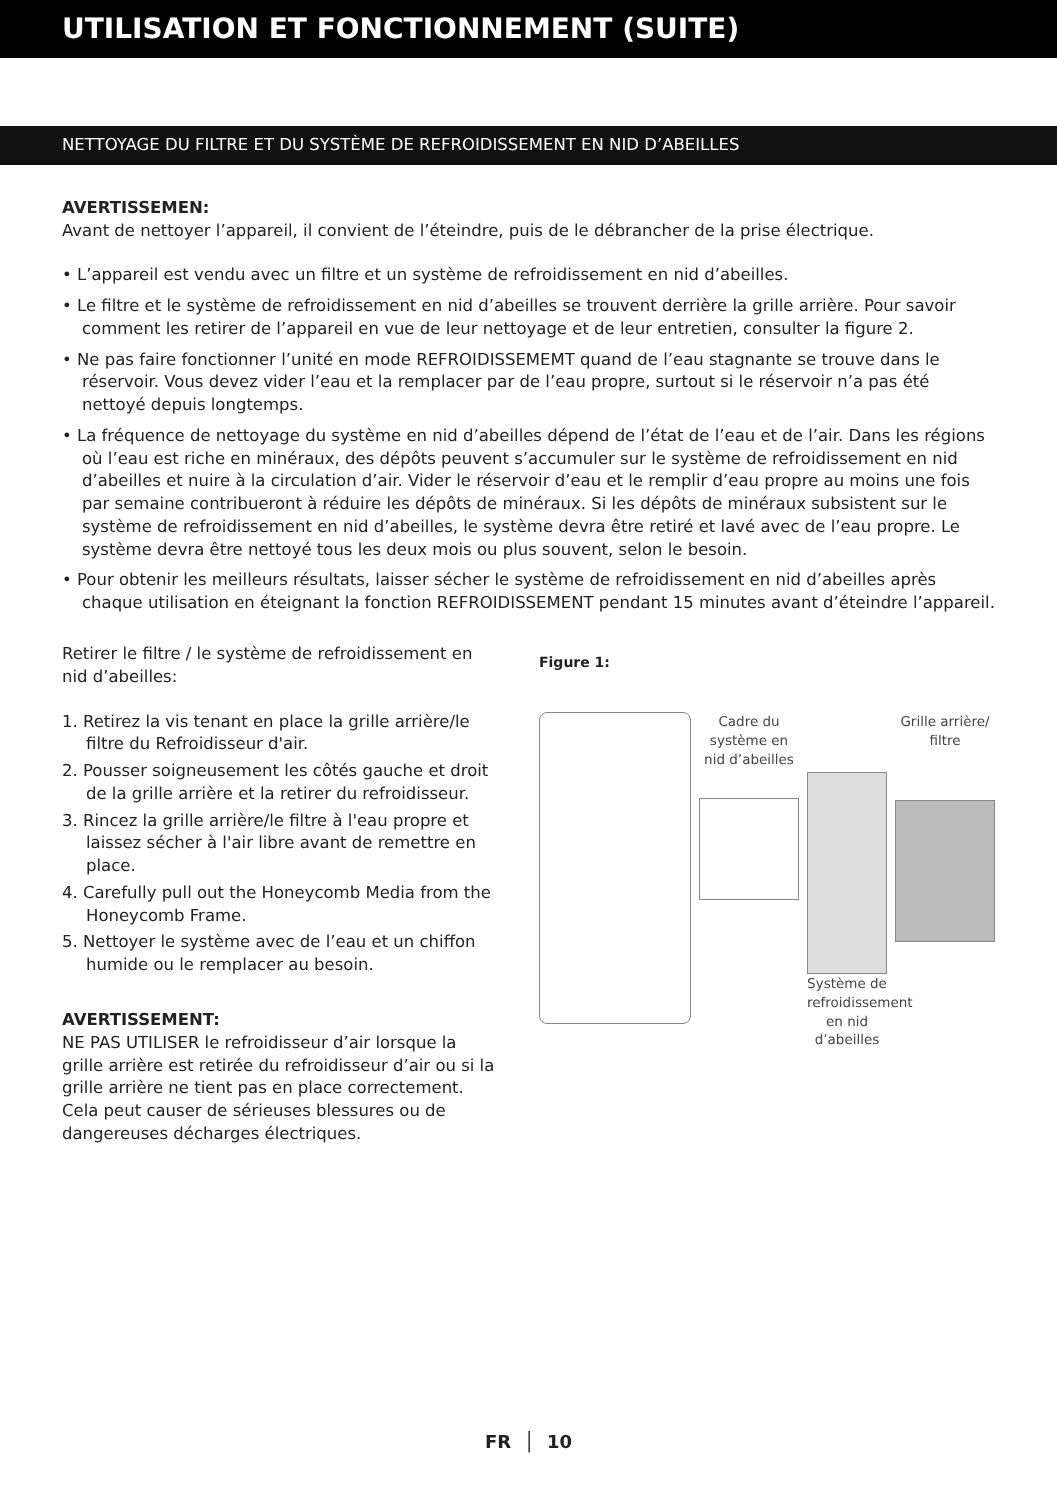UTILISATION ET FONCTIONNEMENT (SUITE)
NETTOYAGE DU FILTRE ET DU SYSTÈME DE REFROIDISSEMENT EN NID D’ABEILLES
AVERTISSEMEN:
Avant de nettoyer l’appareil, il convient de l’éteindre, puis de le débrancher de la prise électrique.
• L’appareil est vendu avec un filtre et un système de refroidissement en nid d’abeilles.
• Le filtre et le système de refroidissement en nid d’abeilles se trouvent derrière la grille arrière. Pour savoir comment les retirer de l’appareil en vue de leur nettoyage et de leur entretien, consulter la figure 2.
• Ne pas faire fonctionner l’unité en mode REFROIDISSEMEMT quand de l’eau stagnante se trouve dans le réservoir. Vous devez vider l’eau et la remplacer par de l’eau propre, surtout si le réservoir n’a pas été nettoyé depuis longtemps.
• La fréquence de nettoyage du système en nid d’abeilles dépend de l’état de l’eau et de l’air. Dans les régions où l’eau est riche en minéraux, des dépôts peuvent s’accumuler sur le système de refroidissement en nid d’abeilles et nuire à la circulation d’air. Vider le réservoir d’eau et le remplir d’eau propre au moins une fois par semaine contribueront à réduire les dépôts de minéraux. Si les dépôts de minéraux subsistent sur le système de refroidissement en nid d’abeilles, le système devra être retiré et lavé avec de l’eau propre. Le système devra être nettoyé tous les deux mois ou plus souvent, selon le besoin.
• Pour obtenir les meilleurs résultats, laisser sécher le système de refroidissement en nid d’abeilles après chaque utilisation en éteignant la fonction REFROIDISSEMENT pendant 15 minutes avant d’éteindre l’appareil.
Retirer le filtre / le système de refroidissement en nid d’abeilles:
1. Retirez la vis tenant en place la grille arrière/le filtre du Refroidisseur d'air.
2. Pousser soigneusement les côtés gauche et droit de la grille arrière et la retirer du refroidisseur.
3. Rincez la grille arrière/le filtre à l'eau propre et laissez sécher à l'air libre avant de remettre en place.
4. Carefully pull out the Honeycomb Media from the Honeycomb Frame.
5. Nettoyer le système avec de l’eau et un chiffon humide ou le remplacer au besoin.
AVERTISSEMENT:
NE PAS UTILISER le refroidisseur d’air lorsque la grille arrière est retirée du refroidisseur d’air ou si la grille arrière ne tient pas en place correctement. Cela peut causer de sérieuses blessures ou de dangereuses décharges électriques.
Figure 1:
Cadre du système en nid d’abeilles
Système de refroidissement en nid d’abeilles
Grille arrière/ filtre
FR │ 10